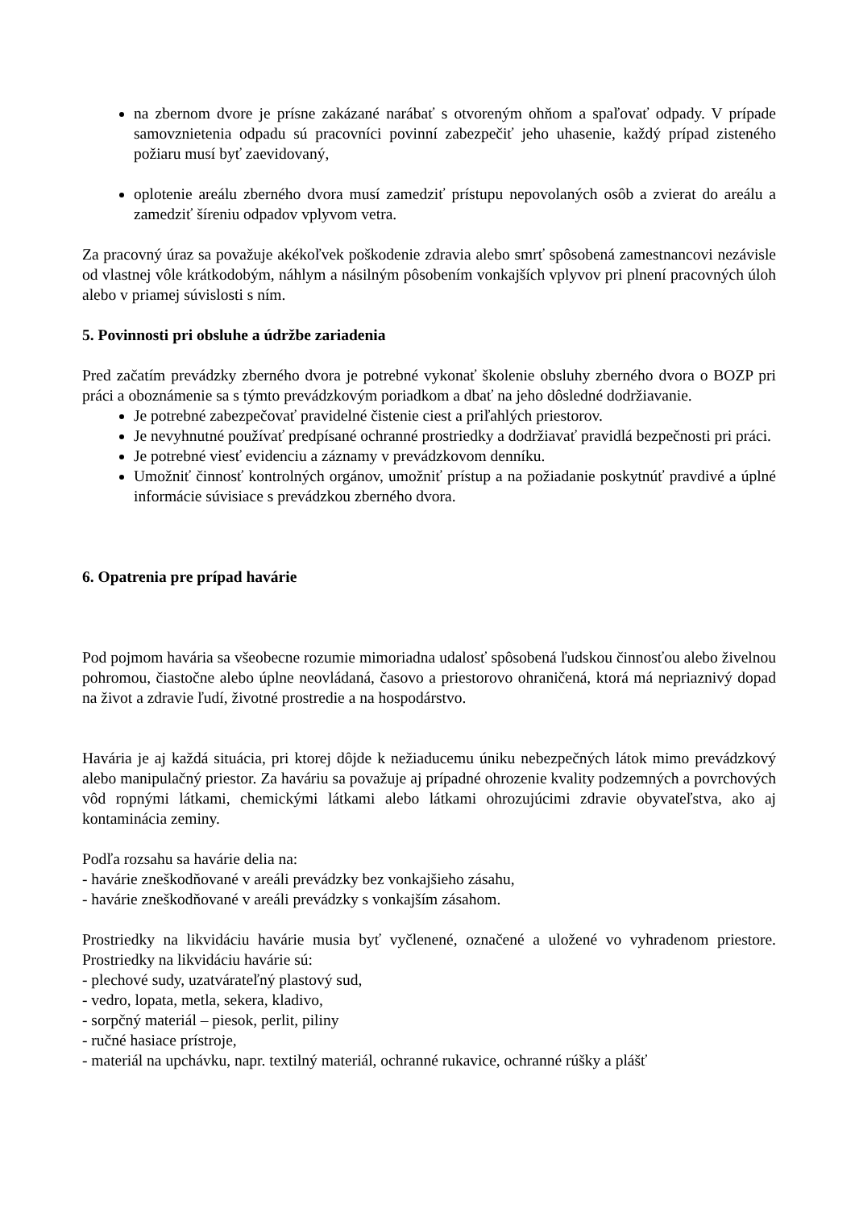na zbernom dvore je prísne zakázané narábať s otvoreným ohňom a spaľovať odpady. V prípade samovznietenia odpadu sú pracovníci povinní zabezpečiť jeho uhasenie, každý prípad zisteného požiaru musí byť zaevidovaný,
oplotenie areálu zberného dvora musí zamedziť prístupu nepovolaných osôb a zvierat do areálu a zamedziť šíreniu odpadov vplyvom vetra.
Za pracovný úraz sa považuje akékoľvek poškodenie zdravia alebo smrť spôsobená zamestnancovi nezávisle od vlastnej vôle krátkodobým, náhlym a násilným pôsobením vonkajších vplyvov pri plnení pracovných úloh alebo v priamej súvislosti s ním.
5. Povinnosti pri obsluhe a údržbe zariadenia
Pred začatím prevádzky zberného dvora je potrebné vykonať školenie obsluhy zberného dvora o BOZP pri práci a oboznámenie sa s týmto prevádzkovým poriadkom a dbať na jeho dôsledné dodržiavanie.
Je potrebné zabezpečovať pravidelné čistenie ciest a priľahlých priestorov.
Je nevyhnutné používať predpísané ochranné prostriedky a dodržiavať pravidlá bezpečnosti pri práci.
Je potrebné viesť evidenciu a záznamy v prevádzkovom denníku.
Umožniť činnosť kontrolných orgánov, umožniť prístup a na požiadanie poskytnúť pravdivé a úplné informácie súvisiace s prevádzkou zberného dvora.
6. Opatrenia pre prípad havárie
Pod pojmom havária sa všeobecne rozumie mimoriadna udalosť spôsobená ľudskou činnosťou alebo živelnou pohromou, čiastočne alebo úplne neovládaná, časovo a priestorovo ohraničená, ktorá má nepriaznivý dopad na život a zdravie ľudí, životné prostredie a na hospodárstvo.
Havária je aj každá situácia, pri ktorej dôjde k nežiaducemu úniku nebezpečných látok mimo prevádzkový alebo manipulačný priestor. Za haváriu sa považuje aj prípadné ohrozenie kvality podzemných a povrchových vôd ropnými látkami, chemickými látkami alebo látkami ohrozujúcimi zdravie obyvateľstva, ako aj kontaminácia zeminy.
Podľa rozsahu sa havárie delia na:
- havárie zneškodňované v areáli prevádzky bez vonkajšieho zásahu,
- havárie zneškodňované v areáli prevádzky s vonkajším zásahom.
Prostriedky na likvidáciu havárie musia byť vyčlenené, označené a uložené vo vyhradenom priestore. Prostriedky na likvidáciu havárie sú:
- plechové sudy, uzatvárateľný plastový sud,
- vedro, lopata, metla, sekera, kladivo,
- sorpčný materiál – piesok, perlit, piliny
- ručné hasiace prístroje,
- materiál na upchávku, napr. textilný materiál, ochranné rukavice, ochranné rúšky a plášť